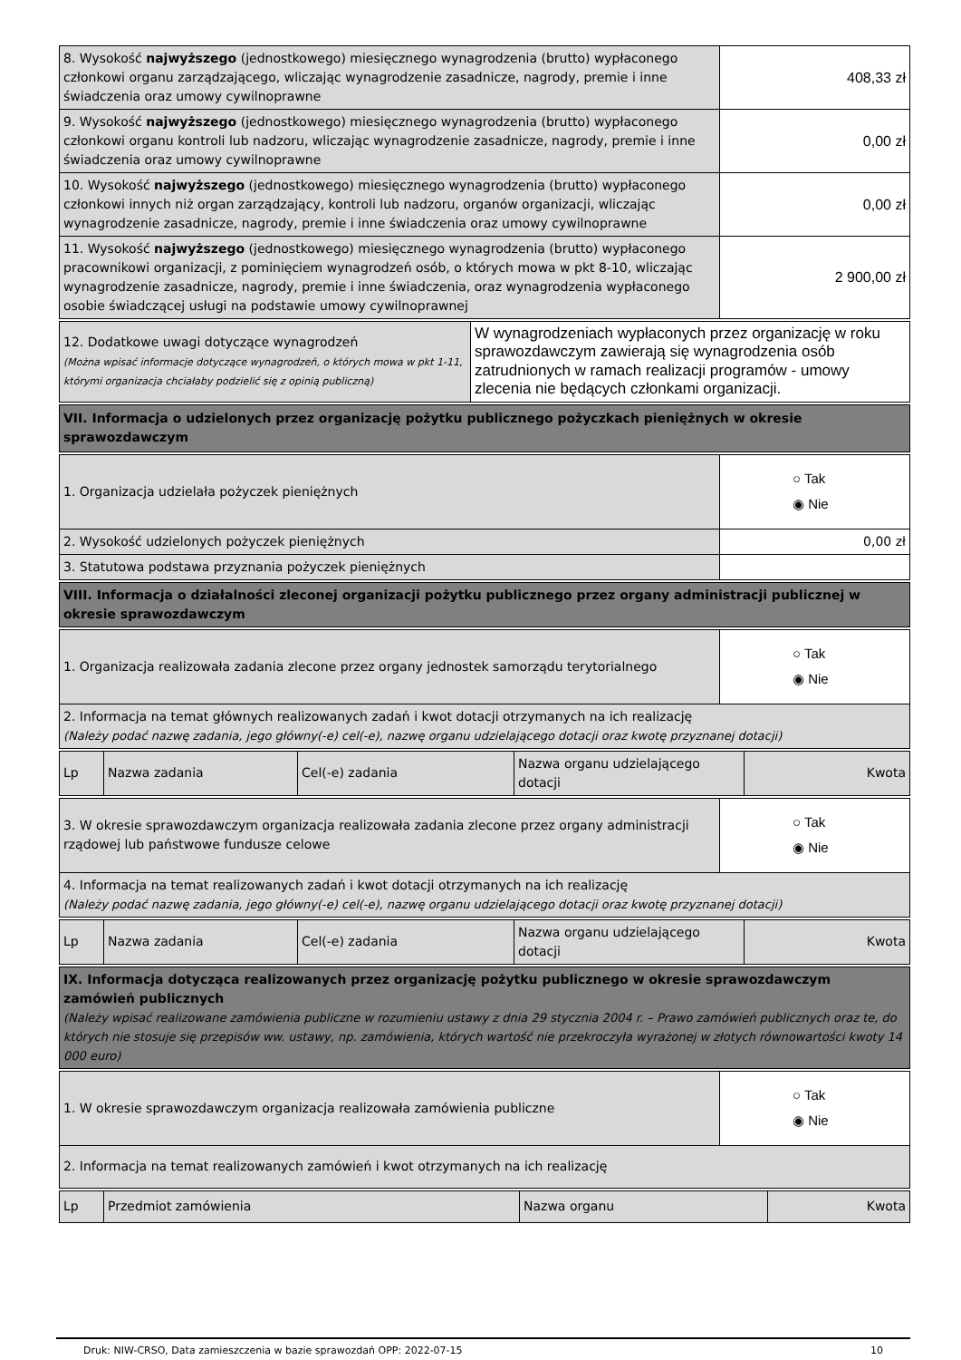| 8. Wysokość najwyższego (jednostkowego) miesięcznego wynagrodzenia (brutto) wypłaconego członkowi organu zarządzającego, wliczając wynagrodzenie zasadnicze, nagrody, premie i inne świadczenia oraz umowy cywilnoprawne | 408,33 zł |
| 9. Wysokość najwyższego (jednostkowego) miesięcznego wynagrodzenia (brutto) wypłaconego członkowi organu kontroli lub nadzoru, wliczając wynagrodzenie zasadnicze, nagrody, premie i inne świadczenia oraz umowy cywilnoprawne | 0,00 zł |
| 10. Wysokość najwyższego (jednostkowego) miesięcznego wynagrodzenia (brutto) wypłaconego członkowi innych niż organ zarządzający, kontroli lub nadzoru, organów organizacji, wliczając wynagrodzenie zasadnicze, nagrody, premie i inne świadczenia oraz umowy cywilnoprawne | 0,00 zł |
| 11. Wysokość najwyższego (jednostkowego) miesięcznego wynagrodzenia (brutto) wypłaconego pracownikowi organizacji, z pominięciem wynagrodzeń osób, o których mowa w pkt 8-10, wliczając wynagrodzenie zasadnicze, nagrody, premie i inne świadczenia, oraz wynagrodzenia wypłaconego osobie świadczącej usługi na podstawie umowy cywilnoprawnej | 2 900,00 zł |
| 12. Dodatkowe uwagi dotyczące wynagrodzeń (Można wpisać informacje dotyczące wynagrodzeń, o których mowa w pkt 1-11, którymi organizacja chciałaby podzielić się z opinią publiczną) | W wynagrodzeniach wypłaconych przez organizację w roku sprawozdawczym zawierają się wynagrodzenia osób zatrudnionych w ramach realizacji programów - umowy zlecenia nie będących członkami organizacji. |
| VII. Informacja o udzielonych przez organizację pożytku publicznego pożyczkach pieniężnych w okresie sprawozdawczym |
| 1. Organizacja udzielała pożyczek pieniężnych | ○ Tak ◉ Nie |
| 2. Wysokość udzielonych pożyczek pieniężnych | 0,00 zł |
| 3. Statutowa podstawa przyznania pożyczek pieniężnych | |
| VIII. Informacja o działalności zleconej organizacji pożytku publicznego przez organy administracji publicznej w okresie sprawozdawczym |
| 1. Organizacja realizowała zadania zlecone przez organy jednostek samorządu terytorialnego | ○ Tak ◉ Nie |
| 2. Informacja na temat głównych realizowanych zadań i kwot dotacji otrzymanych na ich realizację (Należy podać nazwę zadania, jego główny(-e) cel(-e), nazwę organu udzielającego dotacji oraz kwotę przyznanej dotacji) | |
| Lp | Nazwa zadania | Cel(-e) zadania | Nazwa organu udzielającego dotacji | Kwota |
| 3. W okresie sprawozdawczym organizacja realizowała zadania zlecone przez organy administracji rządowej lub państwowe fundusze celowe | ○ Tak ◉ Nie |
| 4. Informacja na temat realizowanych zadań i kwot dotacji otrzymanych na ich realizację (Należy podać nazwę zadania, jego główny(-e) cel(-e), nazwę organu udzielającego dotacji oraz kwotę przyznanej dotacji) | |
| Lp | Nazwa zadania | Cel(-e) zadania | Nazwa organu udzielającego dotacji | Kwota |
| IX. Informacja dotycząca realizowanych przez organizację pożytku publicznego w okresie sprawozdawczym zamówień publicznych (Należy wpisać realizowane zamówienia publiczne w rozumieniu ustawy z dnia 29 stycznia 2004 r. – Prawo zamówień publicznych oraz te, do których nie stosuje się przepisów ww. ustawy, np. zamówienia, których wartość nie przekroczyła wyrażonej w złotych równowartości kwoty 14 000 euro) |
| 1. W okresie sprawozdawczym organizacja realizowała zamówienia publiczne | ○ Tak ◉ Nie |
| 2. Informacja na temat realizowanych zamówień i kwot otrzymanych na ich realizację | |
| Lp | Przedmiot zamówienia | Nazwa organu | Kwota |
Druk: NIW-CRSO, Data zamieszczenia w bazie sprawozdań OPP: 2022-07-15 10